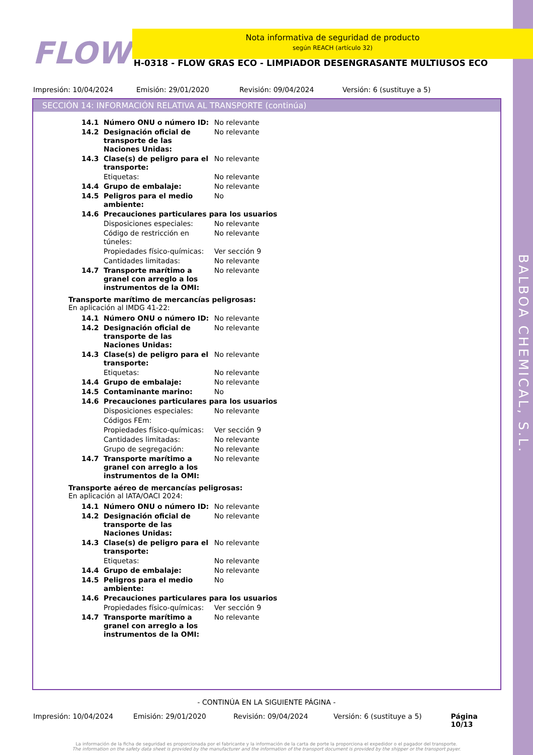BALBOA CHEMICAL, S.L.
FLOW
Nota informativa de seguridad de producto
según REACH (artículo 32)
H-0318 - FLOW GRAS ECO - LIMPIADOR DESENGRASANTE MULTIUSOS ECO
Impresión: 10/04/2024 Emisión: 29/01/2020 Revisión: 09/04/2024 Versión: 6 (sustituye a 5)
SECCIÓN 14: INFORMACIÓN RELATIVA AL TRANSPORTE (continúa)
| 14.1 | Número ONU o número ID: | No relevante |
| 14.2 | Designación oficial de transporte de las Naciones Unidas: | No relevante |
| 14.3 | Clase(s) de peligro para el transporte: | No relevante |
| | Etiquetas: | No relevante |
| 14.4 | Grupo de embalaje: | No relevante |
| 14.5 | Peligros para el medio ambiente: | No |
| 14.6 | Precauciones particulares para los usuarios | |
| | Disposiciones especiales: | No relevante |
| | Código de restricción en túneles: | No relevante |
| | Propiedades físico-químicas: | Ver sección 9 |
| | Cantidades limitadas: | No relevante |
| 14.7 | Transporte marítimo a granel con arreglo a los instrumentos de la OMI: | No relevante |
Transporte marítimo de mercancías peligrosas:
En aplicación al IMDG 41-22:
| 14.1 | Número ONU o número ID: | No relevante |
| 14.2 | Designación oficial de transporte de las Naciones Unidas: | No relevante |
| 14.3 | Clase(s) de peligro para el transporte: | No relevante |
| | Etiquetas: | No relevante |
| 14.4 | Grupo de embalaje: | No relevante |
| 14.5 | Contaminante marino: | No |
| 14.6 | Precauciones particulares para los usuarios | |
| | Disposiciones especiales: | No relevante |
| | Códigos FEm: | |
| | Propiedades físico-químicas: | Ver sección 9 |
| | Cantidades limitadas: | No relevante |
| | Grupo de segregación: | No relevante |
| 14.7 | Transporte marítimo a granel con arreglo a los instrumentos de la OMI: | No relevante |
Transporte aéreo de mercancías peligrosas:
En aplicación al IATA/OACI 2024:
| 14.1 | Número ONU o número ID: | No relevante |
| 14.2 | Designación oficial de transporte de las Naciones Unidas: | No relevante |
| 14.3 | Clase(s) de peligro para el transporte: | No relevante |
| | Etiquetas: | No relevante |
| 14.4 | Grupo de embalaje: | No relevante |
| 14.5 | Peligros para el medio ambiente: | No |
| 14.6 | Precauciones particulares para los usuarios | |
| | Propiedades físico-químicas: | Ver sección 9 |
| 14.7 | Transporte marítimo a granel con arreglo a los instrumentos de la OMI: | No relevante |
- CONTINÚA EN LA SIGUIENTE PÁGINA -
Impresión: 10/04/2024 Emisión: 29/01/2020 Revisión: 09/04/2024 Versión: 6 (sustituye a 5) Página 10/13
La información de la ficha de seguridad es proporcionada por el fabricante y la información de la carta de porte la proporciona el expedidor o el pagador del transporte.
The information on the safety data sheet is provided by the manufacturer and the information of the transport document is provided by the shipper or the transport payer.